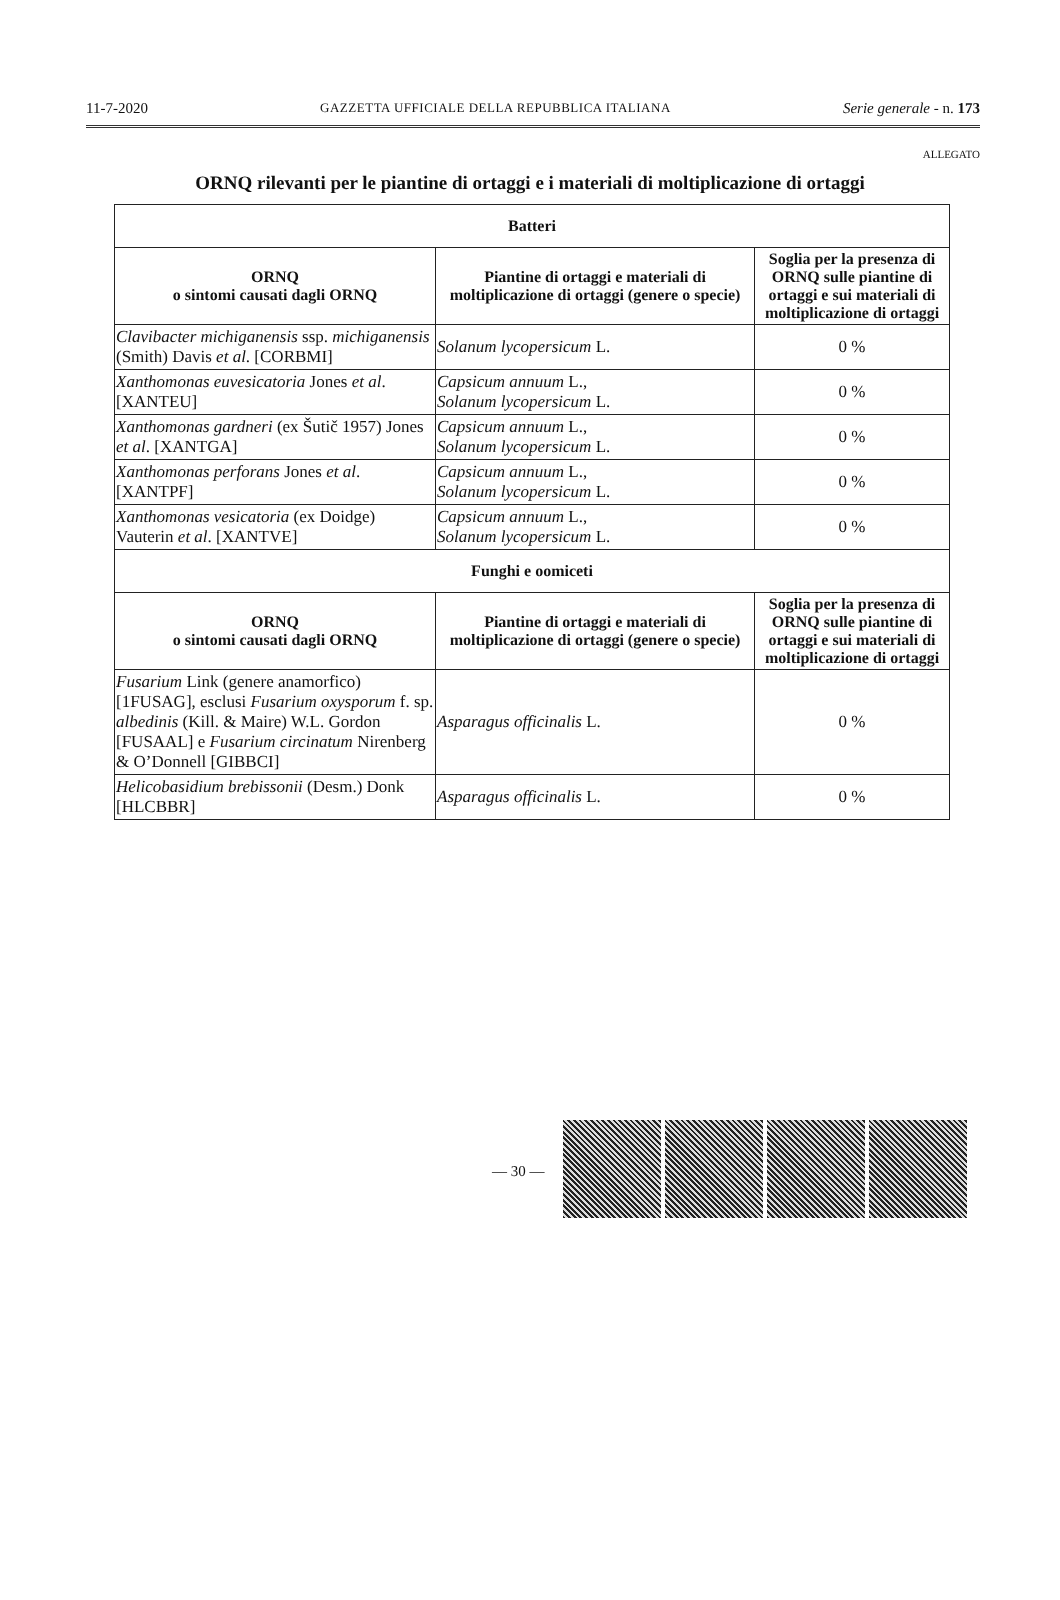11-7-2020 GAZZETTA UFFICIALE DELLA REPUBBLICA ITALIANA Serie generale - n. 173
ALLEGATO
ORNQ rilevanti per le piantine di ortaggi e i materiali di moltiplicazione di ortaggi
| Batteri | | |
| --- | --- | --- |
| ORNQ o sintomi causati dagli ORNQ | Piantine di ortaggi e materiali di moltiplicazione di ortaggi (genere o specie) | Soglia per la presenza di ORNQ sulle piantine di ortaggi e sui materiali di moltiplicazione di ortaggi |
| Clavibacter michiganensis ssp. michiganensis (Smith) Davis et al . [CORBMI] | Solanum lycopersicum L. | 0 % |
| Xanthomonas euvesicatoria Jones et al . [XANTEU] | Capsicum annuum L., Solanum lycopersicum L. | 0 % |
| Xanthomonas gardneri (ex Šutič 1957) Jones et al . [XANTGA] | Capsicum annuum L., Solanum lycopersicum L. | 0 % |
| Xanthomonas perforans Jones et al . [XANTPF] | Capsicum annuum L., Solanum lycopersicum L. | 0 % |
| Xanthomonas vesicatoria (ex Doidge) Vauterin et al . [XANTVE] | Capsicum annuum L., Solanum lycopersicum L. | 0 % |
| Funghi e oomiceti | | |
| ORNQ o sintomi causati dagli ORNQ | Piantine di ortaggi e materiali di moltiplicazione di ortaggi (genere o specie) | Soglia per la presenza di ORNQ sulle piantine di ortaggi e sui materiali di moltiplicazione di ortaggi |
| Fusarium Link (genere anamorfico) [1FUSAG], esclusi Fusarium oxysporum f. sp. albedinis (Kill. & Maire) W.L. Gordon [FUSAAL] e Fusarium circinatum Nirenberg & O’Donnell [GIBBCI] | Asparagus officinalis L. | 0 % |
| Helicobasidium brebissonii (Desm.) Donk [HLCBBR] | Asparagus officinalis L. | 0 % |
— 30 —